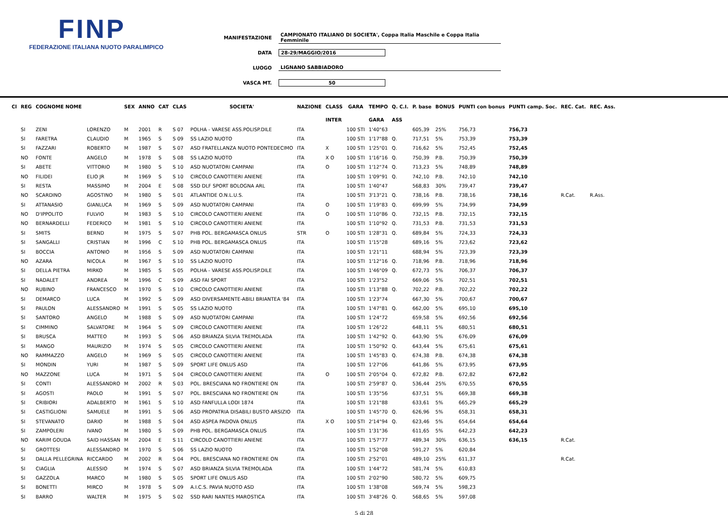FINP
FEDERAZIONE ITALIANA NUOTO PARALIMPICO
MANIFESTAZIONE CAMPIONATO ITALIANO DI SOCIETA', Coppa Italia Maschile e Coppa Italia Femminile
DATA 28-29/MAGGIO/2016
LUOGO LIGNANO SABBIADORO
VASCA MT. 50
| Cl | REG | COGNOME NOME | | SEX | ANNO | CAT | CLAS | SOCIETA' | NAZIONE | CLASS | GARA | TEMPO | Q. C.I. | P. base | BONUS | PUNTI con bonus | PUNTI camp. Soc. | REC. Cat. | REC. Ass. |
| --- | --- | --- | --- | --- | --- | --- | --- | --- | --- | --- | --- | --- | --- | --- | --- | --- | --- | --- | --- |
| | | | | | | | | | | INTER | | GARA | ASS | | | | | | |
| | SI | ZENI | LORENZO | M | 2001 | R | S 07 | POLHA - VARESE ASS.POLISP.DILE | ITA | | 100 STI | 1'40"63 | | 605,39 | 25% | 756,73 | 756,73 | | |
| | SI | FARETRA | CLAUDIO | M | 1965 | S | S 09 | SS LAZIO NUOTO | ITA | | 100 STI | 1'17"88 | Q. | 717,51 | 5% | 753,39 | 753,39 | | |
| | SI | FAZZARI | ROBERTO | M | 1987 | S | S 07 | ASD FRATELLANZA NUOTO PONTEDECIMO | ITA | X | 100 STI | 1'25"01 | Q. | 716,62 | 5% | 752,45 | 752,45 | | |
| | NO | FONTE | ANGELO | M | 1978 | S | S 08 | SS LAZIO NUOTO | ITA | X O | 100 STI | 1'16"16 | Q. | 750,39 | P.B. | 750,39 | 750,39 | | |
| | SI | ABETE | VITTORIO | M | 1980 | S | S 10 | ASD NUOTATORI CAMPANI | ITA | O | 100 STI | 1'12"74 | Q. | 713,23 | 5% | 748,89 | 748,89 | | |
| | NO | FILIDEI | ELIO JR | M | 1969 | S | S 10 | CIRCOLO CANOTTIERI ANIENE | ITA | | 100 STI | 1'09"91 | Q. | 742,10 | P.B. | 742,10 | 742,10 | | |
| | SI | RESTA | MASSIMO | M | 2004 | E | S 08 | SSD DLF SPORT BOLOGNA ARL | ITA | | 100 STI | 1'40"47 | | 568,83 | 30% | 739,47 | 739,47 | | |
| | NO | SCARDINO | AGOSTINO | M | 1980 | S | S 01 | ATLANTIDE O.N.L.U.S. | ITA | | 100 STI | 3'13"21 | Q. | 738,16 | P.B. | 738,16 | 738,16 | R.Cat. | R.Ass. |
| | SI | ATTANASIO | GIANLUCA | M | 1969 | S | S 09 | ASD NUOTATORI CAMPANI | ITA | O | 100 STI | 1'19"83 | Q. | 699,99 | 5% | 734,99 | 734,99 | | |
| | NO | D'IPPOLITO | FULVIO | M | 1983 | S | S 10 | CIRCOLO CANOTTIERI ANIENE | ITA | O | 100 STI | 1'10"86 | Q. | 732,15 | P.B. | 732,15 | 732,15 | | |
| | NO | BERNARDELLI | FEDERICO | M | 1981 | S | S 10 | CIRCOLO CANOTTIERI ANIENE | ITA | | 100 STI | 1'10"92 | Q. | 731,53 | P.B. | 731,53 | 731,53 | | |
| | SI | SMITS | BERND | M | 1975 | S | S 07 | PHB POL. BERGAMASCA ONLUS | STR | O | 100 STI | 1'28"31 | Q. | 689,84 | 5% | 724,33 | 724,33 | | |
| | SI | SANGALLI | CRISTIAN | M | 1996 | C | S 10 | PHB POL. BERGAMASCA ONLUS | ITA | | 100 STI | 1'15"28 | | 689,16 | 5% | 723,62 | 723,62 | | |
| | SI | BOCCIA | ANTONIO | M | 1956 | S | S 09 | ASD NUOTATORI CAMPANI | ITA | | 100 STI | 1'21"11 | | 688,94 | 5% | 723,39 | 723,39 | | |
| | NO | AZARA | NICOLA | M | 1967 | S | S 10 | SS LAZIO NUOTO | ITA | | 100 STI | 1'12"16 | Q. | 718,96 | P.B. | 718,96 | 718,96 | | |
| | SI | DELLA PIETRA | MIRKO | M | 1985 | S | S 05 | POLHA - VARESE ASS.POLISP.DILE | ITA | | 100 STI | 1'46"09 | Q. | 672,73 | 5% | 706,37 | 706,37 | | |
| | SI | NADALET | ANDREA | M | 1996 | C | S 09 | ASD FAI SPORT | ITA | | 100 STI | 1'23"52 | | 669,06 | 5% | 702,51 | 702,51 | | |
| | NO | RUBINO | FRANCESCO | M | 1970 | S | S 10 | CIRCOLO CANOTTIERI ANIENE | ITA | | 100 STI | 1'13"88 | Q. | 702,22 | P.B. | 702,22 | 702,22 | | |
| | SI | DEMARCO | LUCA | M | 1992 | S | S 09 | ASD DIVERSAMENTE-ABILI BRIANTEA '84 | ITA | | 100 STI | 1'23"74 | | 667,30 | 5% | 700,67 | 700,67 | | |
| | SI | PAULON | ALESSANDRO | M | 1991 | S | S 05 | SS LAZIO NUOTO | ITA | | 100 STI | 1'47"81 | Q. | 662,00 | 5% | 695,10 | 695,10 | | |
| | SI | SANTORO | ANGELO | M | 1988 | S | S 09 | ASD NUOTATORI CAMPANI | ITA | | 100 STI | 1'24"72 | | 659,58 | 5% | 692,56 | 692,56 | | |
| | SI | CIMMINO | SALVATORE | M | 1964 | S | S 09 | CIRCOLO CANOTTIERI ANIENE | ITA | | 100 STI | 1'26"22 | | 648,11 | 5% | 680,51 | 680,51 | | |
| | SI | BRUSCA | MATTEO | M | 1993 | S | S 06 | ASD BRIANZA SILVIA TREMOLADA | ITA | | 100 STI | 1'42"92 | Q. | 643,90 | 5% | 676,09 | 676,09 | | |
| | SI | MANGO | MAURIZIO | M | 1974 | S | S 05 | CIRCOLO CANOTTIERI ANIENE | ITA | | 100 STI | 1'50"92 | Q. | 643,44 | 5% | 675,61 | 675,61 | | |
| | NO | RAMMAZZO | ANGELO | M | 1969 | S | S 05 | CIRCOLO CANOTTIERI ANIENE | ITA | | 100 STI | 1'45"83 | Q. | 674,38 | P.B. | 674,38 | 674,38 | | |
| | SI | MONDIN | YURI | M | 1987 | S | S 09 | SPORT LIFE ONLUS ASD | ITA | | 100 STI | 1'27"06 | | 641,86 | 5% | 673,95 | 673,95 | | |
| | NO | MAZZONE | LUCA | M | 1971 | S | S 04 | CIRCOLO CANOTTIERI ANIENE | ITA | O | 100 STI | 2'05"04 | Q. | 672,82 | P.B. | 672,82 | 672,82 | | |
| | SI | CONTI | ALESSANDRO | M | 2002 | R | S 03 | POL. BRESCIANA NO FRONTIERE ON | ITA | | 100 STI | 2'59"87 | Q. | 536,44 | 25% | 670,55 | 670,55 | | |
| | SI | AGOSTI | PAOLO | M | 1991 | S | S 07 | POL. BRESCIANA NO FRONTIERE ON | ITA | | 100 STI | 1'35"56 | | 637,51 | 5% | 669,38 | 669,38 | | |
| | SI | CRIBIORI | ADALBERTO | M | 1961 | S | S 10 | ASD FANFULLA LODI 1874 | ITA | | 100 STI | 1'21"88 | | 633,61 | 5% | 665,29 | 665,29 | | |
| | SI | CASTIGLIONI | SAMUELE | M | 1991 | S | S 06 | ASD PROPATRIA DISABILI BUSTO ARSIZIO | ITA | | 100 STI | 1'45"70 | Q. | 626,96 | 5% | 658,31 | 658,31 | | |
| | SI | STEVANATO | DARIO | M | 1988 | S | S 04 | ASD ASPEA PADOVA ONLUS | ITA | X O | 100 STI | 2'14"94 | Q. | 623,46 | 5% | 654,64 | 654,64 | | |
| | SI | ZAMPOLERI | IVANO | M | 1980 | S | S 09 | PHB POL. BERGAMASCA ONLUS | ITA | | 100 STI | 1'31"36 | | 611,65 | 5% | 642,23 | 642,23 | | |
| | NO | KARIM GOUDA | SAID HASSAN | M | 2004 | E | S 11 | CIRCOLO CANOTTIERI ANIENE | ITA | | 100 STI | 1'57"77 | | 489,34 | 30% | 636,15 | 636,15 | R.Cat. | |
| | SI | GROTTESI | ALESSANDRO | M | 1970 | S | S 06 | SS LAZIO NUOTO | ITA | | 100 STI | 1'52"08 | | 591,27 | 5% | 620,84 | | | |
| | SI | DALLA PELLEGRINA | RICCARDO | M | 2002 | R | S 04 | POL. BRESCIANA NO FRONTIERE ON | ITA | | 100 STI | 2'52"01 | | 489,10 | 25% | 611,37 | | R.Cat. | |
| | SI | CIAGLIA | ALESSIO | M | 1974 | S | S 07 | ASD BRIANZA SILVIA TREMOLADA | ITA | | 100 STI | 1'44"72 | | 581,74 | 5% | 610,83 | | | |
| | SI | GAZZOLA | MARCO | M | 1980 | S | S 05 | SPORT LIFE ONLUS ASD | ITA | | 100 STI | 2'02"90 | | 580,72 | 5% | 609,75 | | | |
| | SI | BONETTI | MIRCO | M | 1978 | S | S 09 | A.I.C.S. PAVIA NUOTO ASD | ITA | | 100 STI | 1'38"08 | | 569,74 | 5% | 598,23 | | | |
| | SI | BARRO | WALTER | M | 1975 | S | S 02 | SSD RARI NANTES MAROSTICA | ITA | | 100 STI | 3'48"26 | Q. | 568,65 | 5% | 597,08 | | | |
5 di 28